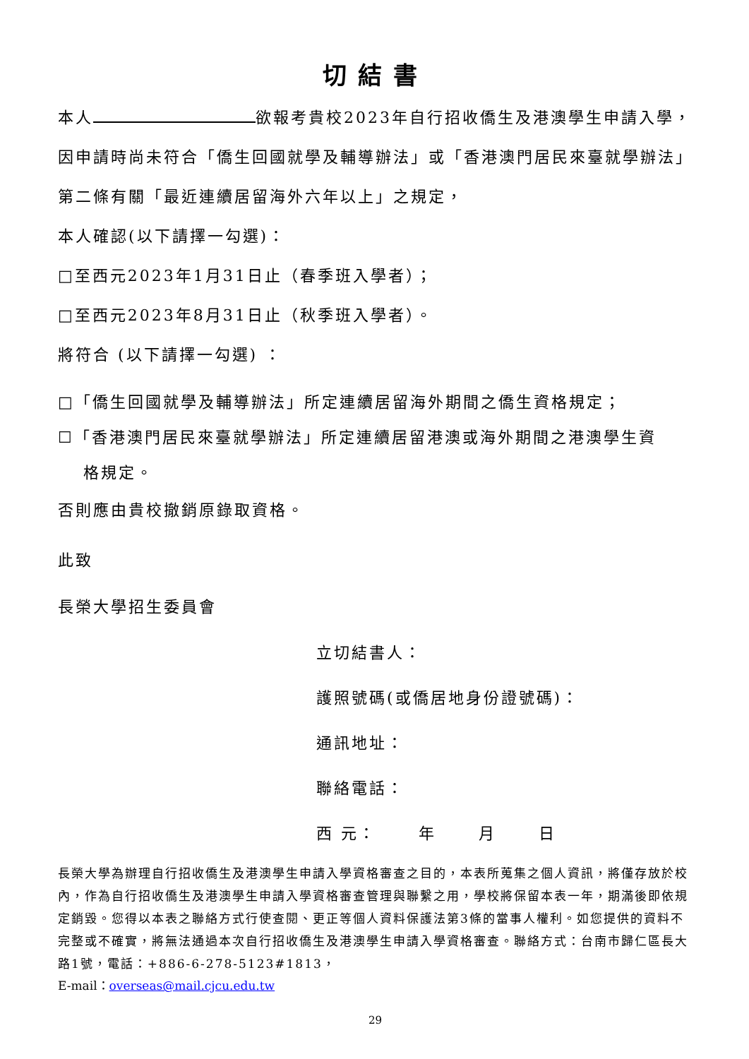切結書
本人 欲報考貴校2023年自行招收僑生及港澳學生申請入學，因申請時尚未符合「僑生回國就學及輔導辦法」或「香港澳門居民來臺就學辦法」第二條有關「最近連續居留海外六年以上」之規定，
本人確認(以下請擇一勾選)：
□至西元2023年1月31日止（春季班入學者）；
□至西元2023年8月31日止（秋季班入學者）。
將符合 (以下請擇一勾選) ：
□「僑生回國就學及輔導辦法」所定連續居留海外期間之僑生資格規定；
☐「香港澳門居民來臺就學辦法」所定連續居留港澳或海外期間之港澳學生資
格規定。
否則應由貴校撤銷原錄取資格。
此致
長榮大學招生委員會
立切結書人：
護照號碼(或僑居地身份證號碼)：
通訊地址：
聯絡電話：
西 元： 年 月 日
長榮大學為辦理自行招收僑生及港澳學生申請入學資格審查之目的，本表所蒐集之個人資訊，將僅存放於校內，作為自行招收僑生及港澳學生申請入學資格審查管理與聯繫之用，學校將保留本表一年，期滿後即依規定銷毀。您得以本表之聯絡方式行使查閱、更正等個人資料保護法第3條的當事人權利。如您提供的資料不完整或不確實，將無法通過本次自行招收僑生及港澳學生申請入學資格審查。聯絡方式：台南市歸仁區長大路1號，電話：+886-6-278-5123#1813，
E-mail：overseas@mail.cjcu.edu.tw
29